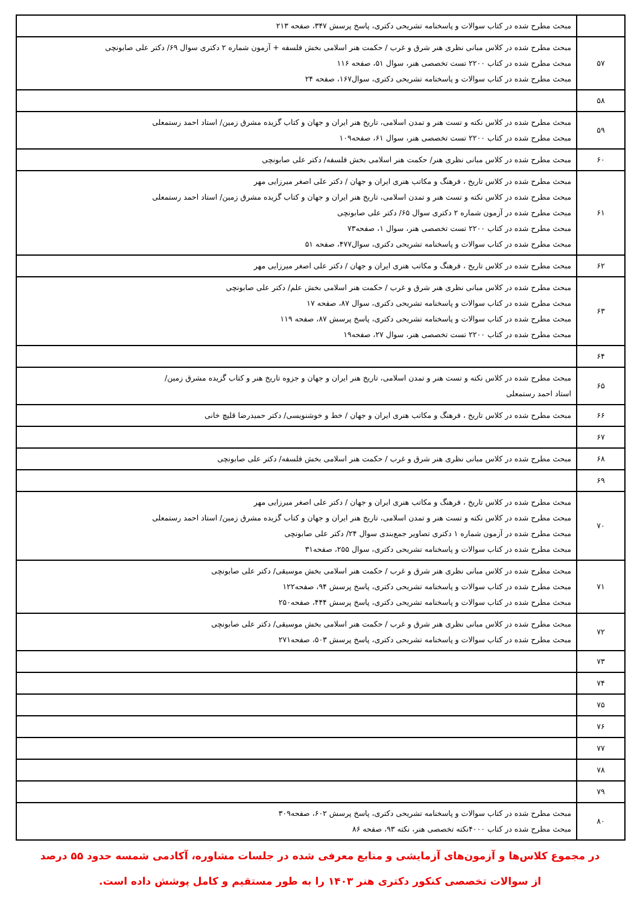| | مبحث مطرح شده در کتاب سوالات و پاسخنامه تشریحی دکتری، پاسخ پرسش ۳۴۷، صفحه ۲۱۳ |
| ۵۷ | مبحث مطرح شده در کلاس مبانی نظری هنر شرق و غرب / حکمت هنر اسلامی بخش فلسفه + آزمون شماره ۲ دکتری سوال ۶۹/ دکتر علی صابونچی مبحث مطرح شده در کتاب ۲۲۰۰ تست تخصصی هنر، سوال ۵۱، صفحه ۱۱۶ مبحث مطرح شده در کتاب سوالات و پاسخنامه تشریحی دکتری، سوال۱۶۷، صفحه ۲۴ |
| ۵۸ | |
| ۵۹ | مبحث مطرح شده در کلاس نکته و تست هنر و تمدن اسلامی، تاریخ هنر ایران و جهان و کتاب گزیده مشرق زمین/ استاد احمد رستمعلی مبحث مطرح شده در کتاب ۲۲۰۰ تست تخصصی هنر، سوال ۶۱، صفحه۱۰۹ |
| ۶۰ | مبحث مطرح شده در کلاس مبانی نظری هنر/ حکمت هنر اسلامی بخش فلسفه/ دکتر علی صابونچی |
| ۶۱ | مبحث مطرح شده در کلاس تاریخ ، فرهنگ و مکاتب هنری ایران و جهان / دکتر علی اصغر میرزایی مهر مبحث مطرح شده در کلاس نکته و تست هنر و تمدن اسلامی، تاریخ هنر ایران و جهان و کتاب گزیده مشرق زمین/ استاد احمد رستمعلی مبحث مطرح شده در آزمون شماره ۲ دکتری سوال ۶۵/ دکتر علی صابونچی مبحث مطرح شده در کتاب ۲۲۰۰ تست تخصصی هنر، سوال ۱، صفحه۷۳ مبحث مطرح شده در کتاب سوالات و پاسخنامه تشریحی دکتری، سوال۴۷۷، صفحه ۵۱ |
| ۶۲ | مبحث مطرح شده در کلاس تاریخ ، فرهنگ و مکاتب هنری ایران و جهان / دکتر علی اصغر میرزایی مهر |
| ۶۳ | مبحث مطرح شده در کلاس مبانی نظری هنر شرق و غرب / حکمت هنر اسلامی بخش علم/ دکتر علی صابونچی مبحث مطرح شده در کتاب سوالات و پاسخنامه تشریحی دکتری، سوال ۸۷، صفحه ۱۷ مبحث مطرح شده در کتاب سوالات و پاسخنامه تشریحی دکتری، پاسخ پرسش ۸۷، صفحه ۱۱۹ مبحث مطرح شده در کتاب ۲۲۰۰ تست تخصصی هنر، سوال ۲۷، صفحه۱۹ |
| ۶۴ | |
| ۶۵ | مبحث مطرح شده در کلاس نکته و تست هنر و تمدن اسلامی، تاریخ هنر ایران و جهان و جزوه تاریخ هنر و کتاب گزیده مشرق زمین/ استاد احمد رستمعلی |
| ۶۶ | مبحث مطرح شده در کلاس تاریخ ، فرهنگ و مکاتب هنری ایران و جهان / خط و خوشنویسی/ دکتر حمیدرضا قلیچ خانی |
| ۶۷ | |
| ۶۸ | مبحث مطرح شده در کلاس مبانی نظری هنر شرق و غرب / حکمت هنر اسلامی بخش فلسفه/ دکتر علی صابونچی |
| ۶۹ | |
| ۷۰ | مبحث مطرح شده در کلاس تاریخ ، فرهنگ و مکاتب هنری ایران و جهان / دکتر علی اصغر میرزایی مهر مبحث مطرح شده در کلاس نکته و تست هنر و تمدن اسلامی، تاریخ هنر ایران و جهان و کتاب گزیده مشرق زمین/ استاد احمد رستمعلی مبحث مطرح شده در آزمون شماره ۱ دکتری تصاویر جمع‌بندی سوال ۲۴/ دکتر علی صابونچی مبحث مطرح شده در کتاب سوالات و پاسخنامه تشریحی دکتری، سوال ۲۵۵، صفحه۳۱ |
| ۷۱ | مبحث مطرح شده در کلاس مبانی نظری هنر شرق و غرب / حکمت هنر اسلامی بخش موسیقی/ دکتر علی صابونچی مبحث مطرح شده در کتاب سوالات و پاسخنامه تشریحی دکتری، پاسخ پرسش ۹۴، صفحه۱۲۲ مبحث مطرح شده در کتاب سوالات و پاسخنامه تشریحی دکتری، پاسخ پرسش ۴۴۴، صفحه۲۵۰ |
| ۷۲ | مبحث مطرح شده در کلاس مبانی نظری هنر شرق و غرب / حکمت هنر اسلامی بخش موسیقی/ دکتر علی صابونچی مبحث مطرح شده در کتاب سوالات و پاسخنامه تشریحی دکتری، پاسخ پرسش ۵۰۳، صفحه۲۷۱ |
| ۷۳ | |
| ۷۴ | |
| ۷۵ | |
| ۷۶ | |
| ۷۷ | |
| ۷۸ | |
| ۷۹ | |
| ۸۰ | مبحث مطرح شده در کتاب سوالات و پاسخنامه تشریحی دکتری، پاسخ پرسش ۶۰۲، صفحه۳۰۹ مبحث مطرح شده در کتاب ۴۰۰۰نکته تخصصی هنر، نکته ۹۳، صفحه ۸۶ |
در مجموع کلاس‌ها و آزمون‌های آزمایشی و منابع معرفی شده در جلسات مشاوره، آکادمی شمسه حدود ۵۵ درصد
از سوالات تخصصی کنکور دکتری هنر ۱۴۰۳ را به طور مستقیم و کامل پوشش داده است.